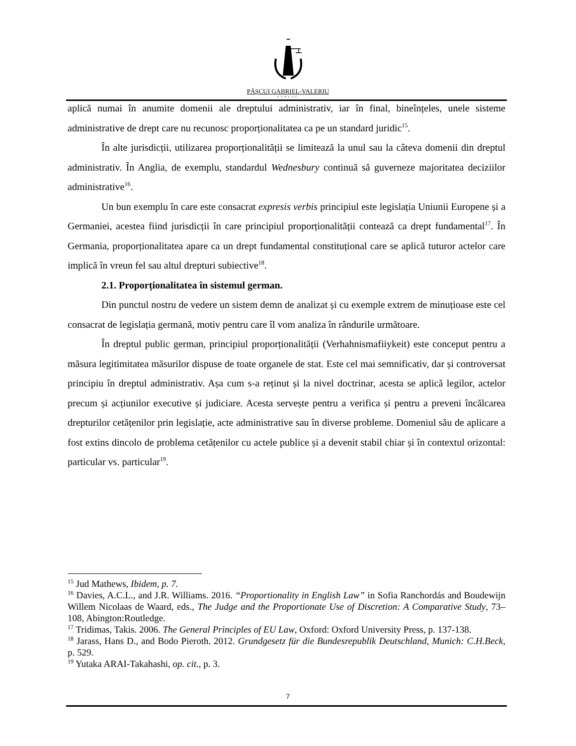PĂȘCUI GABRIEL-VALERIU
AVOCAT
aplică numai în anumite domenii ale dreptului administrativ, iar în final, bineînțeles, unele sisteme administrative de drept care nu recunosc proporționalitatea ca pe un standard juridic<sup>15</sup>.
În alte jurisdicții, utilizarea proporționalității se limitează la unul sau la câteva domenii din dreptul administrativ. În Anglia, de exemplu, standardul Wednesbury continuă să guverneze majoritatea deciziilor administrative<sup>16</sup>.
Un bun exemplu în care este consacrat expresis verbis principiul este legislația Uniunii Europene și a Germaniei, acestea fiind jurisdicții în care principiul proporționalității contează ca drept fundamental<sup>17</sup>. În Germania, proporționalitatea apare ca un drept fundamental constituțional care se aplică tuturor actelor care implică în vreun fel sau altul drepturi subiective<sup>18</sup>.
2.1. Proporționalitatea în sistemul german.
Din punctul nostru de vedere un sistem demn de analizat și cu exemple extrem de minuțioase este cel consacrat de legislația germană, motiv pentru care îl vom analiza în rândurile următoare.
În dreptul public german, principiul proporționalității (Verhahnismafiiykeit) este conceput pentru a măsura legitimitatea măsurilor dispuse de toate organele de stat. Este cel mai semnificativ, dar și controversat principiu în dreptul administrativ. Așa cum s-a reținut și la nivel doctrinar, acesta se aplică legilor, actelor precum și acțiunilor executive și judiciare. Acesta servește pentru a verifica și pentru a preveni încălcarea drepturilor cetățenilor prin legislație, acte administrative sau în diverse probleme. Domeniul său de aplicare a fost extins dincolo de problema cetățenilor cu actele publice și a devenit stabil chiar și în contextul orizontal: particular vs. particular<sup>19</sup>.
<sup>15</sup> Jud Mathews, Ibidem, p. 7.
<sup>16</sup> Davies, A.C.L., and J.R. Williams. 2016. “Proportionality in English Law” in Sofia Ranchordás and Boudewijn Willem Nicolaas de Waard, eds., The Judge and the Proportionate Use of Discretion: A Comparative Study, 73–108, Abington:Routledge.
<sup>17</sup> Tridimas, Takis. 2006. The General Principles of EU Law, Oxford: Oxford University Press, p. 137-138.
<sup>18</sup> Jarass, Hans D., and Bodo Pieroth. 2012. Grundgesetz für die Bundesrepublik Deutschland, Munich: C.H.Beck, p. 529.
<sup>19</sup> Yutaka ARAI-Takahashi, op. cit., p. 3.
7